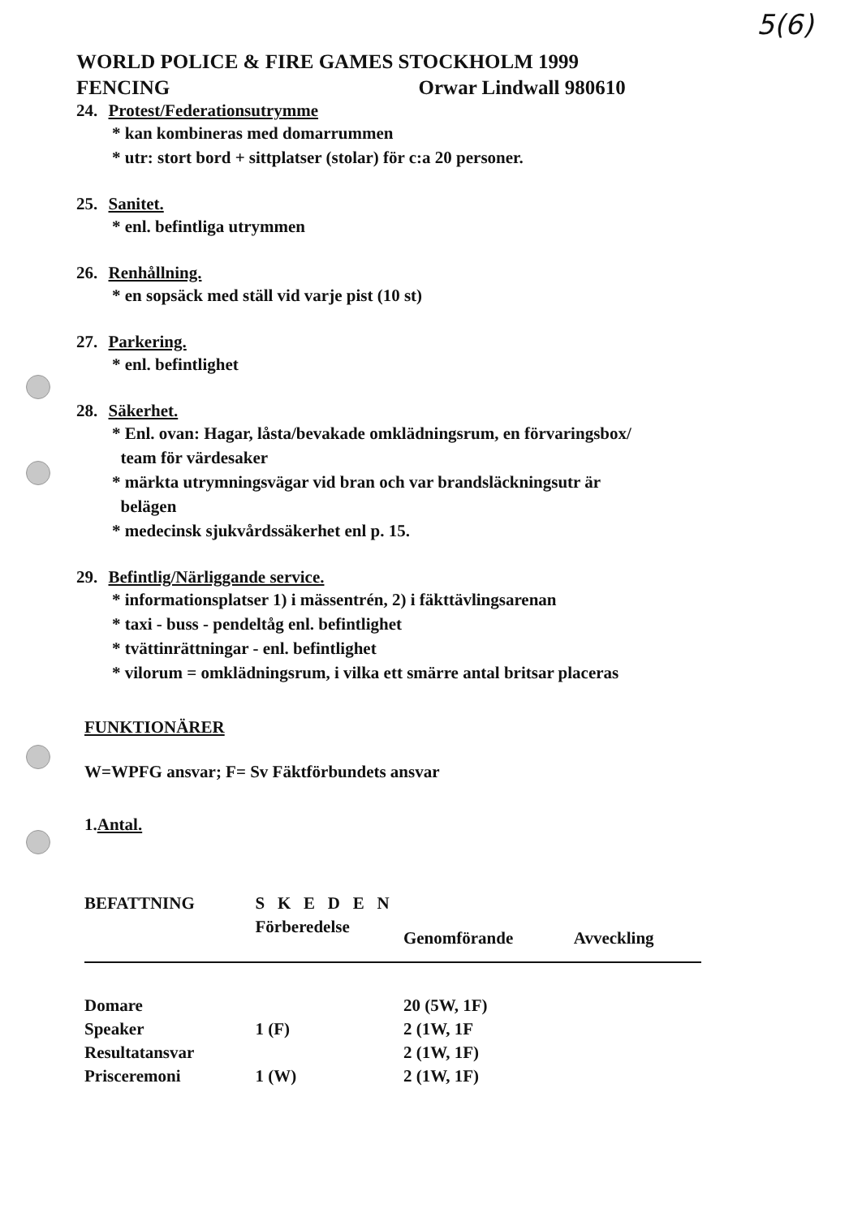5(6)
WORLD POLICE & FIRE GAMES STOCKHOLM 1999
FENCING Orwar Lindwall 980610
24. Protest/Federationsutrymme
* kan kombineras med domarrummen
* utr: stort bord + sittplatser (stolar) för c:a 20 personer.
25. Sanitet.
* enl. befintliga utrymmen
26. Renhållning.
* en sopsäck med ställ vid varje pist (10 st)
27. Parkering.
* enl. befintlighet
28. Säkerhet.
* Enl. ovan: Hagar, låsta/bevakade omklädningsrum, en förvaringsbox/
team för värdesaker
* märkta utrymningsvägar vid bran och var brandsläckningsutr är
belägen
* medecinsk sjukvårdssäkerhet enl p. 15.
29. Befintlig/Närliggande service.
* informationsplatser 1) i mässentrén, 2) i fäkttävlingsarenan
* taxi - buss - pendeltåg enl. befintlighet
* tvättinrättningar - enl. befintlighet
* vilorum = omklädningsrum, i vilka ett smärre antal britsar placeras
FUNKTIONÄRER
W=WPFG ansvar; F= Sv Fäktförbundets ansvar
1.Antal.
| BEFATTNING | S K E D E N | | |
| --- | --- | --- | --- |
| | Förberedelse | Genomförande | Avveckling |
| Domare | | 20 (5W, 1F) | |
| Speaker | 1 (F) | 2 (1W, 1F | |
| Resultatansvar | | 2 (1W, 1F) | |
| Prisceremoni | 1 (W) | 2 (1W, 1F) | |